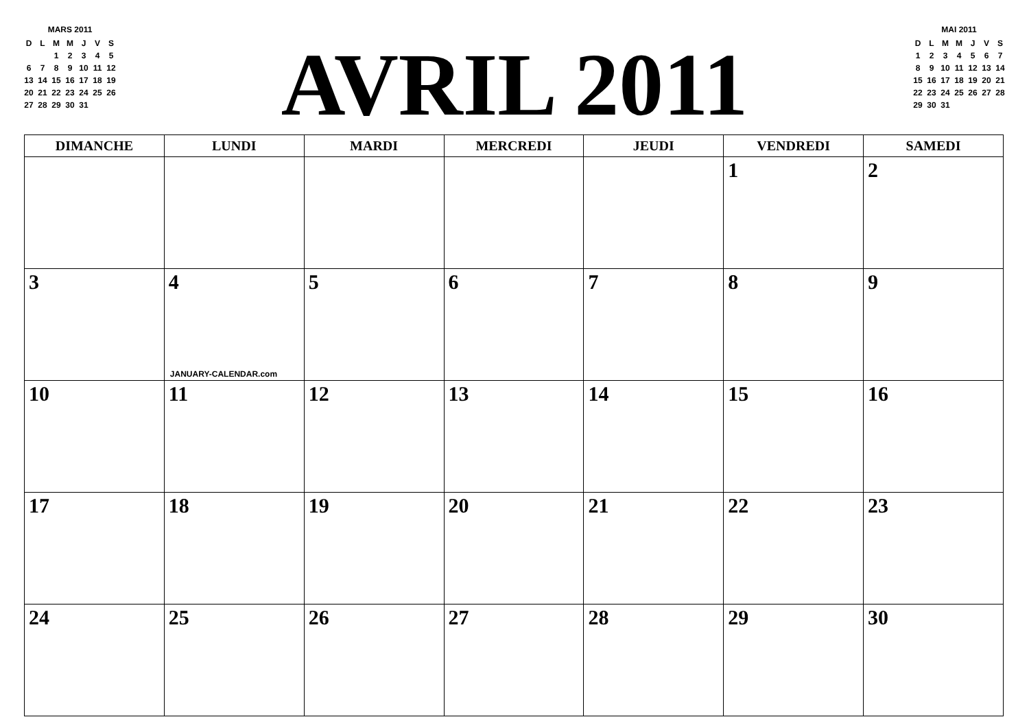MARS 2011
| D | L | M | M | J | V | S |
| | | 1 | 2 | 3 | 4 | 5 |
| 6 | 7 | 8 | 9 | 10 | 11 | 12 |
| 13 | 14 | 15 | 16 | 17 | 18 | 19 |
| 20 | 21 | 22 | 23 | 24 | 25 | 26 |
| 27 | 28 | 29 | 30 | 31 | | |
AVRIL 2011
MAI 2011
| D | L | M | M | J | V | S |
| 1 | 2 | 3 | 4 | 5 | 6 | 7 |
| 8 | 9 | 10 | 11 | 12 | 13 | 14 |
| 15 | 16 | 17 | 18 | 19 | 20 | 21 |
| 22 | 23 | 24 | 25 | 26 | 27 | 28 |
| 29 | 30 | 31 | | | | |
| DIMANCHE | LUNDI | MARDI | MERCREDI | JEUDI | VENDREDI | SAMEDI |
| --- | --- | --- | --- | --- | --- | --- |
| | | | | | 1 | 2 |
| 3 | 4 JANUARY-CALENDAR.com | 5 | 6 | 7 | 8 | 9 |
| 10 | 11 | 12 | 13 | 14 | 15 | 16 |
| 17 | 18 | 19 | 20 | 21 | 22 | 23 |
| 24 | 25 | 26 | 27 | 28 | 29 | 30 |